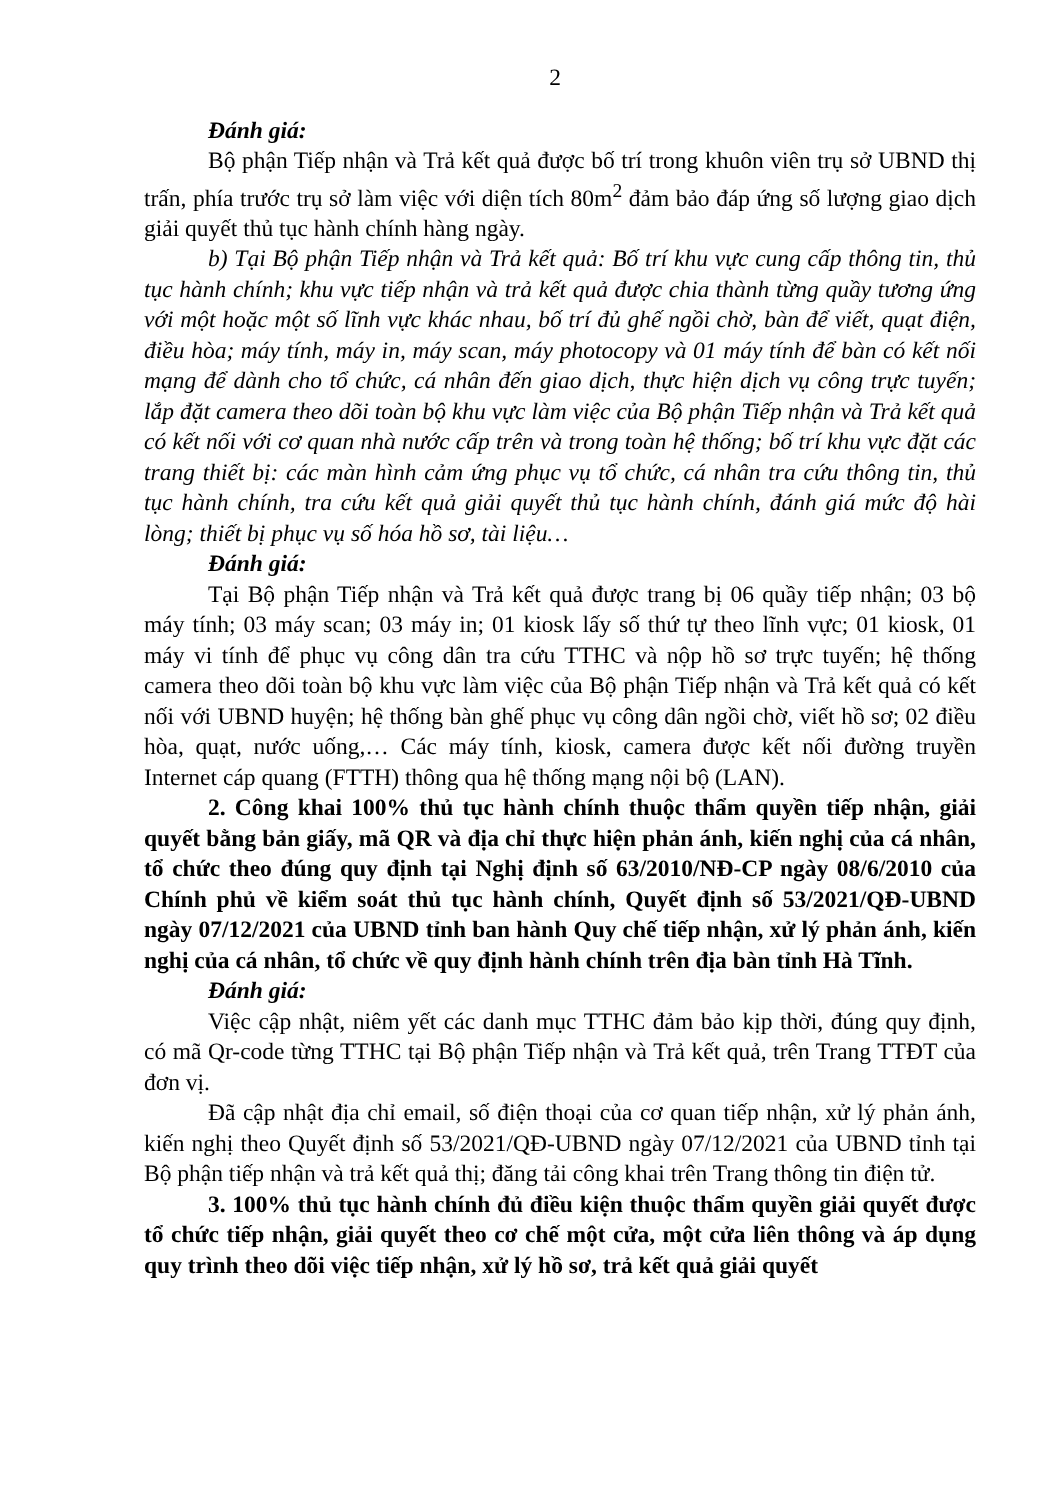2
Đánh giá:
Bộ phận Tiếp nhận và Trả kết quả được bố trí trong khuôn viên trụ sở UBND thị trấn, phía trước trụ sở làm việc với diện tích 80m<sup>2</sup> đảm bảo đáp ứng số lượng giao dịch giải quyết thủ tục hành chính hàng ngày.
b) Tại Bộ phận Tiếp nhận và Trả kết quả: Bố trí khu vực cung cấp thông tin, thủ tục hành chính; khu vực tiếp nhận và trả kết quả được chia thành từng quầy tương ứng với một hoặc một số lĩnh vực khác nhau, bố trí đủ ghế ngồi chờ, bàn để viết, quạt điện, điều hòa; máy tính, máy in, máy scan, máy photocopy và 01 máy tính để bàn có kết nối mạng để dành cho tổ chức, cá nhân đến giao dịch, thực hiện dịch vụ công trực tuyến; lắp đặt camera theo dõi toàn bộ khu vực làm việc của Bộ phận Tiếp nhận và Trả kết quả có kết nối với cơ quan nhà nước cấp trên và trong toàn hệ thống; bố trí khu vực đặt các trang thiết bị: các màn hình cảm ứng phục vụ tổ chức, cá nhân tra cứu thông tin, thủ tục hành chính, tra cứu kết quả giải quyết thủ tục hành chính, đánh giá mức độ hài lòng; thiết bị phục vụ số hóa hồ sơ, tài liệu…
Đánh giá:
Tại Bộ phận Tiếp nhận và Trả kết quả được trang bị 06 quầy tiếp nhận; 03 bộ máy tính; 03 máy scan; 03 máy in; 01 kiosk lấy số thứ tự theo lĩnh vực; 01 kiosk, 01 máy vi tính để phục vụ công dân tra cứu TTHC và nộp hồ sơ trực tuyến; hệ thống camera theo dõi toàn bộ khu vực làm việc của Bộ phận Tiếp nhận và Trả kết quả có kết nối với UBND huyện; hệ thống bàn ghế phục vụ công dân ngồi chờ, viết hồ sơ; 02 điều hòa, quạt, nước uống,… Các máy tính, kiosk, camera được kết nối đường truyền Internet cáp quang (FTTH) thông qua hệ thống mạng nội bộ (LAN).
2. Công khai 100% thủ tục hành chính thuộc thẩm quyền tiếp nhận, giải quyết bằng bản giấy, mã QR và địa chỉ thực hiện phản ánh, kiến nghị của cá nhân, tổ chức theo đúng quy định tại Nghị định số 63/2010/NĐ-CP ngày 08/6/2010 của Chính phủ về kiểm soát thủ tục hành chính, Quyết định số 53/2021/QĐ-UBND ngày 07/12/2021 của UBND tỉnh ban hành Quy chế tiếp nhận, xử lý phản ánh, kiến nghị của cá nhân, tổ chức về quy định hành chính trên địa bàn tỉnh Hà Tĩnh.
Đánh giá:
Việc cập nhật, niêm yết các danh mục TTHC đảm bảo kịp thời, đúng quy định, có mã Qr-code từng TTHC tại Bộ phận Tiếp nhận và Trả kết quả, trên Trang TTĐT của đơn vị.
Đã cập nhật địa chỉ email, số điện thoại của cơ quan tiếp nhận, xử lý phản ánh, kiến nghị theo Quyết định số 53/2021/QĐ-UBND ngày 07/12/2021 của UBND tỉnh tại Bộ phận tiếp nhận và trả kết quả thị; đăng tải công khai trên Trang thông tin điện tử.
3. 100% thủ tục hành chính đủ điều kiện thuộc thẩm quyền giải quyết được tổ chức tiếp nhận, giải quyết theo cơ chế một cửa, một cửa liên thông và áp dụng quy trình theo dõi việc tiếp nhận, xử lý hồ sơ, trả kết quả giải quyết